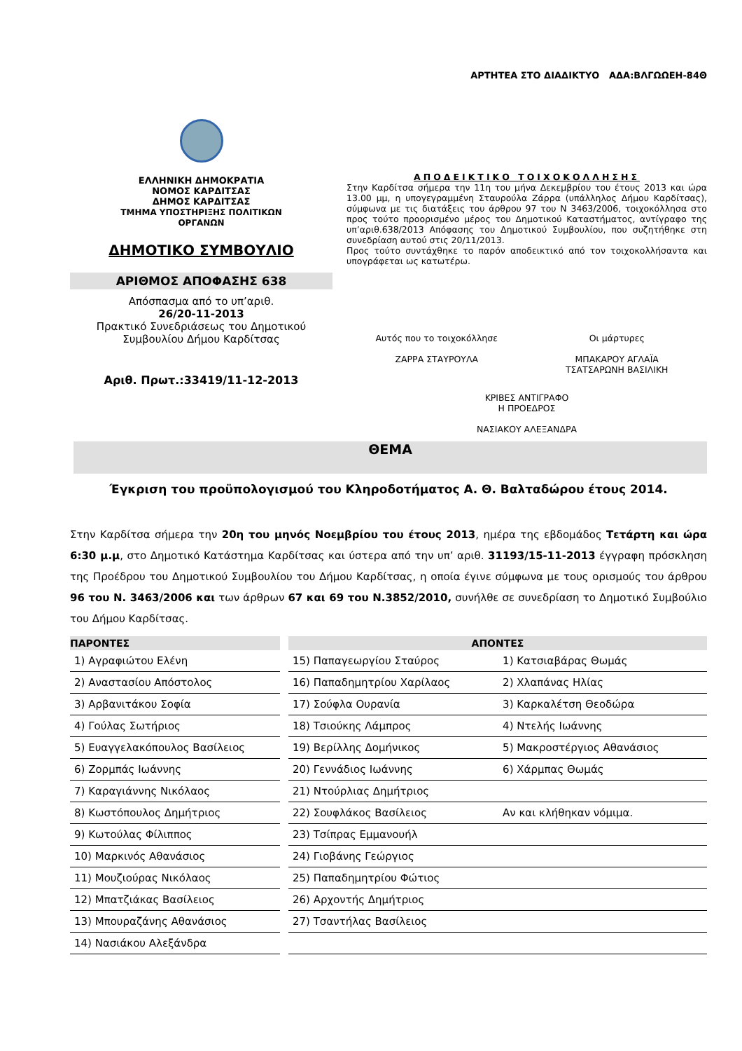ΑΡΤΗΤΕΑ ΣΤΟ ΔΙΑΔΙΚΤΥΟ ΑΔΑ:ΒΛΓΩΩΕΗ-84Θ
ΕΛΛΗΝΙΚΗ ΔΗΜΟΚΡΑΤΙΑ
ΝΟΜΟΣ ΚΑΡΔΙΤΣΑΣ
ΔΗΜΟΣ ΚΑΡΔΙΤΣΑΣ
ΤΜΗΜΑ ΥΠΟΣΤΗΡΙΞΗΣ ΠΟΛΙΤΙΚΩΝ
ΟΡΓΑΝΩΝ
ΔΗΜΟΤΙΚΟ ΣΥΜΒΟΥΛΙΟ
ΑΡΙΘΜΟΣ ΑΠΟΦΑΣΗΣ 638
Απόσπασμα από το υπ’αριθ.
26/20-11-2013
Πρακτικό Συνεδριάσεως του Δημοτικού Συμβουλίου Δήμου Καρδίτσας
Αριθ. Πρωτ.:33419/11-12-2013
ΑΠΟΔΕΙΚΤΙΚΟ ΤΟΙΧΟΚΟΛΛΗΣΗΣ
Στην Καρδίτσα σήμερα την 11η του μήνα Δεκεμβρίου του έτους 2013 και ώρα 13.00 μμ, η υπογεγραμμένη Σταυρούλα Ζάρρα (υπάλληλος Δήμου Καρδίτσας), σύμφωνα με τις διατάξεις του άρθρου 97 του Ν 3463/2006, τοιχοκόλλησα στο προς τούτο προορισμένο μέρος του Δημοτικού Καταστήματος, αντίγραφο της υπ’αριθ.638/2013 Απόφασης του Δημοτικού Συμβουλίου, που συζητήθηκε στη συνεδρίαση αυτού στις 20/11/2013.
Προς τούτο συντάχθηκε το παρόν αποδεικτικό από τον τοιχοκολλήσαντα και υπογράφεται ως κατωτέρω.
Αυτός που το τοιχοκόλλησε
ΖΑΡΡΑ ΣΤΑΥΡΟΥΛΑ
Οι μάρτυρες
ΜΠΑΚΑΡΟΥ ΑΓΛΑΪΑ
ΤΣΑΤΣΑΡΩΝΗ ΒΑΣΙΛΙΚΗ
ΚΡΙΒΕΣ ΑΝΤΙΓΡΑΦΟ
Η ΠΡΟΕΔΡΟΣ
ΝΑΣΙΑΚΟΥ ΑΛΕΞΑΝΔΡΑ
ΘΕΜΑ
Έγκριση του προϋπολογισμού του Κληροδοτήματος Α. Θ. Βαλταδώρου έτους 2014.
Στην Καρδίτσα σήμερα την 20η του μηνός Νοεμβρίου του έτους 2013, ημέρα της εβδομάδος Τετάρτη και ώρα 6:30 μ.μ, στο Δημοτικό Κατάστημα Καρδίτσας και ύστερα από την υπ’ αριθ. 31193/15-11-2013 έγγραφη πρόσκληση της Προέδρου του Δημοτικού Συμβουλίου του Δήμου Καρδίτσας, η οποία έγινε σύμφωνα με τους ορισμούς του άρθρου 96 του Ν. 3463/2006 και των άρθρων 67 και 69 του Ν.3852/2010, συνήλθε σε συνεδρίαση το Δημοτικό Συμβούλιο του Δήμου Καρδίτσας.
| ΠΑΡΟΝΤΕΣ | | ΑΠΟΝΤΕΣ | |
| --- | --- | --- | --- |
| 1) Αγραφιώτου Ελένη | | 15) Παπαγεωργίου Σταύρος | 1) Κατσιαβάρας Θωμάς |
| 2) Αναστασίου Απόστολος | | 16) Παπαδημητρίου Χαρίλαος | 2) Χλαπάνας Ηλίας |
| 3) Αρβανιτάκου Σοφία | | 17) Σούφλα Ουρανία | 3) Καρκαλέτση Θεοδώρα |
| 4) Γούλας Σωτήριος | | 18) Τσιούκης Λάμπρος | 4) Ντελής Ιωάννης |
| 5) Ευαγγελακόπουλος Βασίλειος | | 19) Βερίλλης Δομήνικος | 5) Μακροστέργιος Αθανάσιος |
| 6) Ζορμπάς Ιωάννης | | 20) Γεννάδιος Ιωάννης | 6) Χάρμπας Θωμάς |
| 7) Καραγιάννης Νικόλαος | | 21) Ντούρλιας Δημήτριος | |
| 8) Κωστόπουλος Δημήτριος | | 22) Σουφλάκος Βασίλειος | Αν και κλήθηκαν νόμιμα. |
| 9) Κωτούλας Φίλιππος | | 23) Τσίπρας Εμμανουήλ | |
| 10) Μαρκινός Αθανάσιος | | 24) Γιοβάνης Γεώργιος | |
| 11) Μουζιούρας Νικόλαος | | 25) Παπαδημητρίου Φώτιος | |
| 12) Μπατζιάκας Βασίλειος | | 26) Αρχοντής Δημήτριος | |
| 13) Μπουραζάνης Αθανάσιος | | 27) Τσαντήλας Βασίλειος | |
| 14) Νασιάκου Αλεξάνδρα | | | |